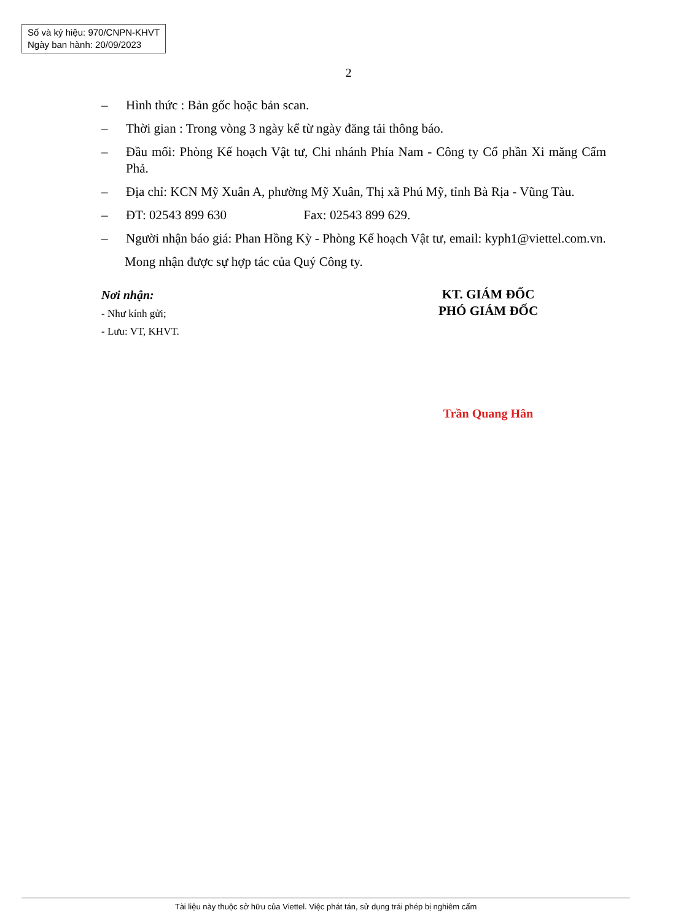Số và ký hiệu: 970/CNPN-KHVT
Ngày ban hành: 20/09/2023
2
– Hình thức : Bản gốc hoặc bản scan.
– Thời gian : Trong vòng 3 ngày kể từ ngày đăng tải thông báo.
– Đầu mối: Phòng Kế hoạch Vật tư, Chi nhánh Phía Nam - Công ty Cổ phần Xi măng Cẩm Phả.
– Địa chỉ: KCN Mỹ Xuân A, phường Mỹ Xuân, Thị xã Phú Mỹ, tỉnh Bà Rịa - Vũng Tàu.
– ĐT: 02543 899 630 Fax: 02543 899 629.
– Người nhận báo giá: Phan Hồng Kỳ - Phòng Kế hoạch Vật tư, email: kyph1@viettel.com.vn.
Mong nhận được sự hợp tác của Quý Công ty.
Nơi nhận:
- Như kính gửi;
- Lưu: VT, KHVT.
KT. GIÁM ĐỐC
PHÓ GIÁM ĐỐC
Trần Quang Hân
Tài liệu này thuộc sở hữu của Viettel. Việc phát tán, sử dụng trái phép bị nghiêm cấm